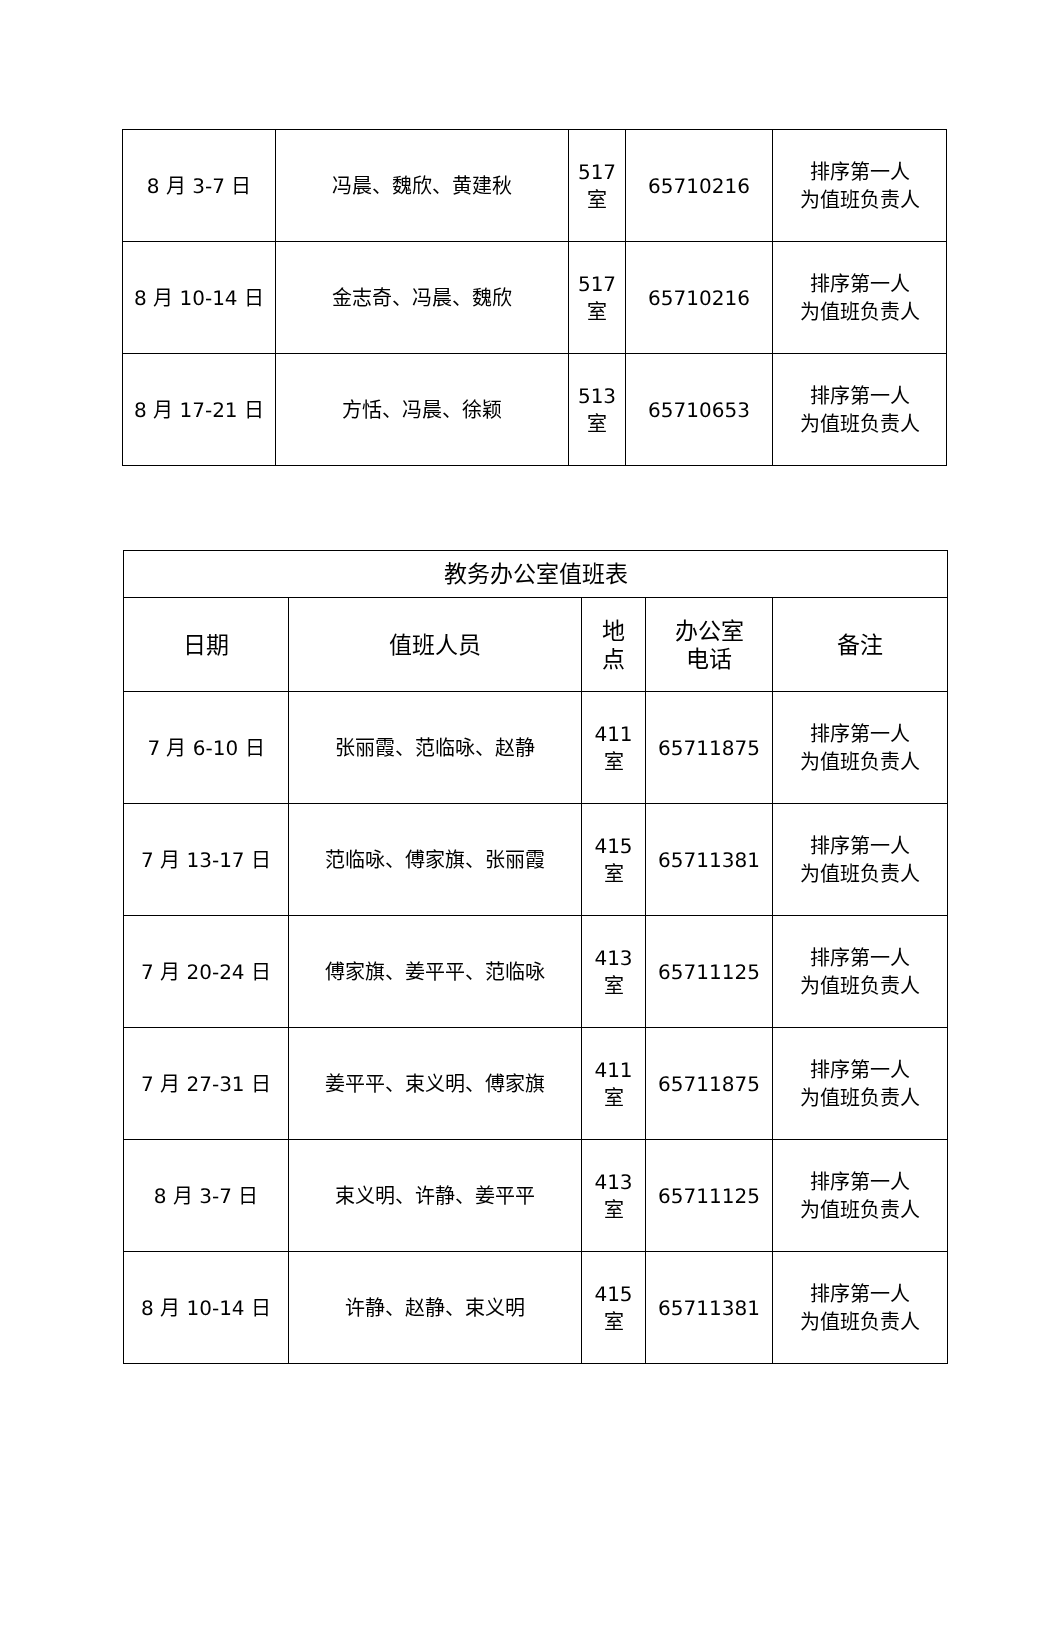| 8 月 3-7 日 | 冯晨、魏欣、黄建秋 | 517 室 | 65710216 | 排序第一人 为值班负责人 |
| 8 月 10-14 日 | 金志奇、冯晨、魏欣 | 517 室 | 65710216 | 排序第一人 为值班负责人 |
| 8 月 17-21 日 | 方恬、冯晨、徐颖 | 513 室 | 65710653 | 排序第一人 为值班负责人 |
| 教务办公室值班表 | | | | |
| --- | --- | --- | --- | --- |
| 日期 | 值班人员 | 地 点 | 办公室 电话 | 备注 |
| 7 月 6-10 日 | 张丽霞、范临咏、赵静 | 411 室 | 65711875 | 排序第一人 为值班负责人 |
| 7 月 13-17 日 | 范临咏、傅家旗、张丽霞 | 415 室 | 65711381 | 排序第一人 为值班负责人 |
| 7 月 20-24 日 | 傅家旗、姜平平、范临咏 | 413 室 | 65711125 | 排序第一人 为值班负责人 |
| 7 月 27-31 日 | 姜平平、束义明、傅家旗 | 411 室 | 65711875 | 排序第一人 为值班负责人 |
| 8 月 3-7 日 | 束义明、许静、姜平平 | 413 室 | 65711125 | 排序第一人 为值班负责人 |
| 8 月 10-14 日 | 许静、赵静、束义明 | 415 室 | 65711381 | 排序第一人 为值班负责人 |